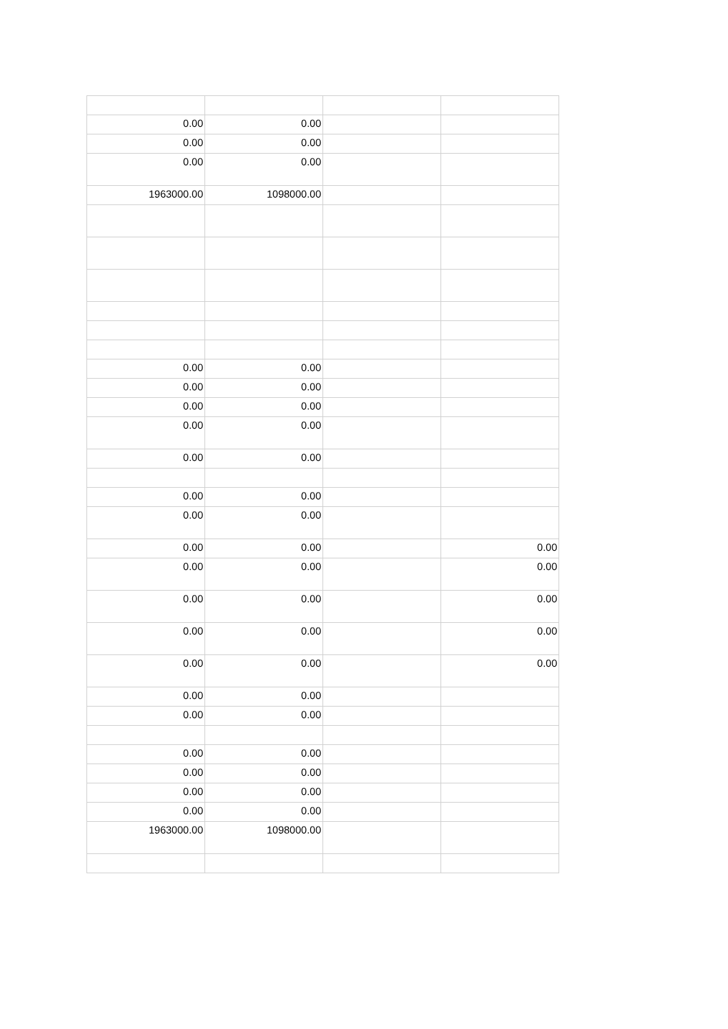| 0.00 | 0.00 | | |
| 0.00 | 0.00 | | |
| 0.00 | 0.00 | | |
| 1963000.00 | 1098000.00 | | |
| 0.00 | 0.00 | | |
| 0.00 | 0.00 | | |
| 0.00 | 0.00 | | |
| 0.00 | 0.00 | | |
| 0.00 | 0.00 | | |
| 0.00 | 0.00 | | |
| 0.00 | 0.00 | | |
| 0.00 | 0.00 | | 0.00 |
| 0.00 | 0.00 | | 0.00 |
| 0.00 | 0.00 | | 0.00 |
| 0.00 | 0.00 | | 0.00 |
| 0.00 | 0.00 | | 0.00 |
| 0.00 | 0.00 | | |
| 0.00 | 0.00 | | |
| 0.00 | 0.00 | | |
| 0.00 | 0.00 | | |
| 0.00 | 0.00 | | |
| 0.00 | 0.00 | | |
| 1963000.00 | 1098000.00 | | |